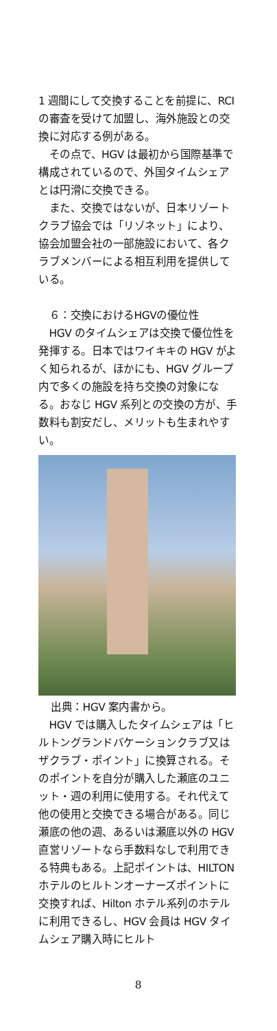1 週間にして交換することを前提に、RCI の審査を受けて加盟し、海外施設との交換に対応する例がある。
その点で、HGV は最初から国際基準で構成されているので、外国タイムシェアとは円滑に交換できる。
また、交換ではないが、日本リゾートクラブ協会では「リゾネット」により、協会加盟会社の一部施設において、各クラブメンバーによる相互利用を提供している。
６：交換におけるHGVの優位性
HGV のタイムシェアは交換で優位性を発揮する。日本ではワイキキの HGV がよく知られるが、ほかにも、HGV グループ内で多くの施設を持ち交換の対象になる。おなじ HGV 系列との交換の方が、手数料も割安だし、メリットも生まれやすい。
出典：HGV 案内書から。
HGV では購入したタイムシェアは「ヒルトングランドバケーションクラブ又はザクラブ・ポイント」に換算される。そのポイントを自分が購入した瀬底のユニット・週の利用に使用する。それ代えて他の使用と交換できる場合がある。同じ瀬底の他の週、あるいは瀬底以外の HGV 直営リゾートなら手数料なしで利用できる特典もある。上記ポイントは、HILTON ホテルのヒルトンオーナーズポイントに交換すれば、Hilton ホテル系列のホテルに利用できるし、HGV 会員は HGV タイムシェア購入時にヒルト
8